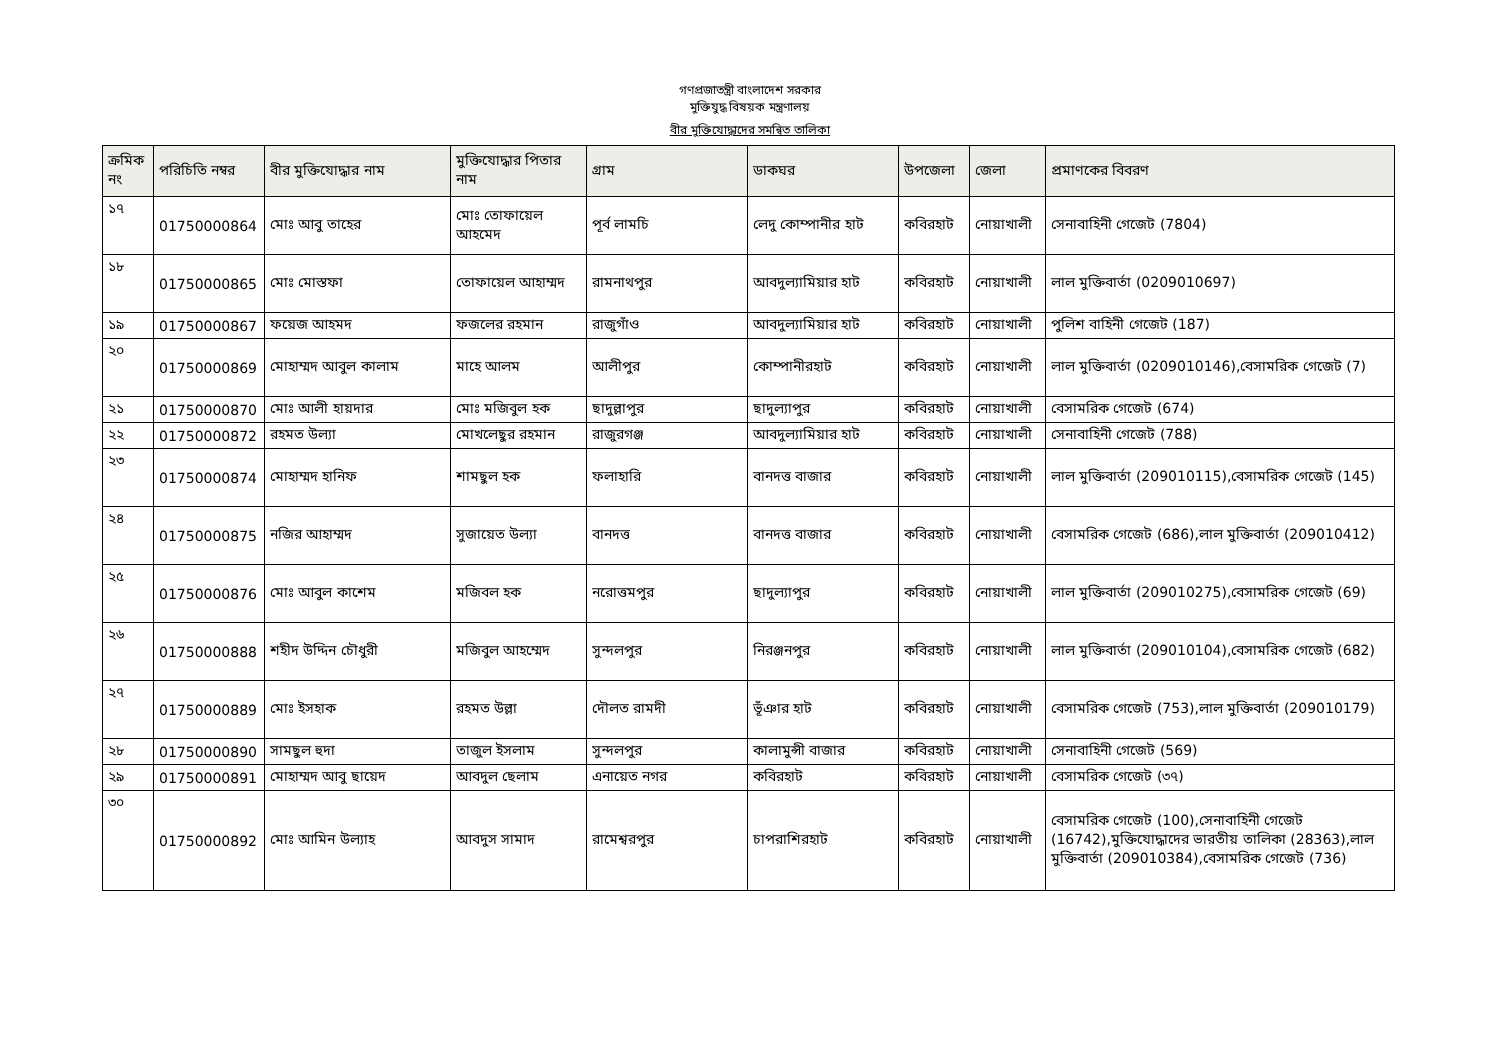গণপ্রজাতন্ত্রী বাংলাদেশ সরকার
মুক্তিযুদ্ধ বিষয়ক মন্ত্রণালয়
বীর মুক্তিযোদ্ধাদের সমন্বিত তালিকা
| ক্রমিক নং | পরিচিতি নম্বর | বীর মুক্তিযোদ্ধার নাম | মুক্তিযোদ্ধার পিতার নাম | গ্রাম | ডাকঘর | উপজেলা | জেলা | প্রমাণকের বিবরণ |
| --- | --- | --- | --- | --- | --- | --- | --- | --- |
| ১৭ | 01750000864 | মোঃ আবু তাহের | মোঃ তোফায়েল আহমেদ | পূর্ব লামচি | লেদু কোম্পানীর হাট | কবিরহাট | নোয়াখালী | সেনাবাহিনী গেজেট (7804) |
| ১৮ | 01750000865 | মোঃ মোস্তফা | তোফায়েল আহাম্মদ | রামনাথপুর | আবদুল্যামিয়ার হাট | কবিরহাট | নোয়াখালী | লাল মুক্তিবার্তা (0209010697) |
| ১৯ | 01750000867 | ফয়েজ আহমদ | ফজলের রহমান | রাজুগাঁও | আবদুল্যামিয়ার হাট | কবিরহাট | নোয়াখালী | পুলিশ বাহিনী গেজেট (187) |
| ২০ | 01750000869 | মোহাম্মদ আবুল কালাম | মাহে আলম | আলীপুর | কোম্পানীরহাট | কবিরহাট | নোয়াখালী | লাল মুক্তিবার্তা (0209010146),বেসামরিক গেজেট (7) |
| ২১ | 01750000870 | মোঃ আলী হায়দার | মোঃ মজিবুল হক | ছাদুল্লাপুর | ছাদুল্যাপুর | কবিরহাট | নোয়াখালী | বেসামরিক গেজেট (674) |
| ২২ | 01750000872 | রহমত উল্যা | মোখলেছুর রহমান | রাজুরগঞ্জ | আবদুল্যামিয়ার হাট | কবিরহাট | নোয়াখালী | সেনাবাহিনী গেজেট (788) |
| ২৩ | 01750000874 | মোহাম্মদ হানিফ | শামছুল হক | ফলাহারি | বানদত্ত বাজার | কবিরহাট | নোয়াখালী | লাল মুক্তিবার্তা (209010115),বেসামরিক গেজেট (145) |
| ২৪ | 01750000875 | নজির আহাম্মদ | সুজায়েত উল্যা | বানদত্ত | বানদত্ত বাজার | কবিরহাট | নোয়াখালী | বেসামরিক গেজেট (686),লাল মুক্তিবার্তা (209010412) |
| ২৫ | 01750000876 | মোঃ আবুল কাশেম | মজিবল হক | নরোত্তমপুর | ছাদুল্যাপুর | কবিরহাট | নোয়াখালী | লাল মুক্তিবার্তা (209010275),বেসামরিক গেজেট (69) |
| ২৬ | 01750000888 | শহীদ উদ্দিন চৌধুরী | মজিবুল আহম্মেদ | সুন্দলপুর | নিরঞ্জনপুর | কবিরহাট | নোয়াখালী | লাল মুক্তিবার্তা (209010104),বেসামরিক গেজেট (682) |
| ২৭ | 01750000889 | মোঃ ইসহাক | রহমত উল্লা | দৌলত রামদী | ভূঁঞার হাট | কবিরহাট | নোয়াখালী | বেসামরিক গেজেট (753),লাল মুক্তিবার্তা (209010179) |
| ২৮ | 01750000890 | সামছুল হুদা | তাজুল ইসলাম | সুন্দলপুর | কালামুন্সী বাজার | কবিরহাট | নোয়াখালী | সেনাবাহিনী গেজেট (569) |
| ২৯ | 01750000891 | মোহাম্মদ আবু ছায়েদ | আবদুল ছেলাম | এনায়েত নগর | কবিরহাট | কবিরহাট | নোয়াখালী | বেসামরিক গেজেট (৩৭) |
| ৩০ | 01750000892 | মোঃ আমিন উল্যাহ | আবদুস সামাদ | রামেশ্বরপুর | চাপরাশিরহাট | কবিরহাট | নোয়াখালী | বেসামরিক গেজেট (100),সেনাবাহিনী গেজেট (16742),মুক্তিযোদ্ধাদের ভারতীয় তালিকা (28363),লাল মুক্তিবার্তা (209010384),বেসামরিক গেজেট (736) |